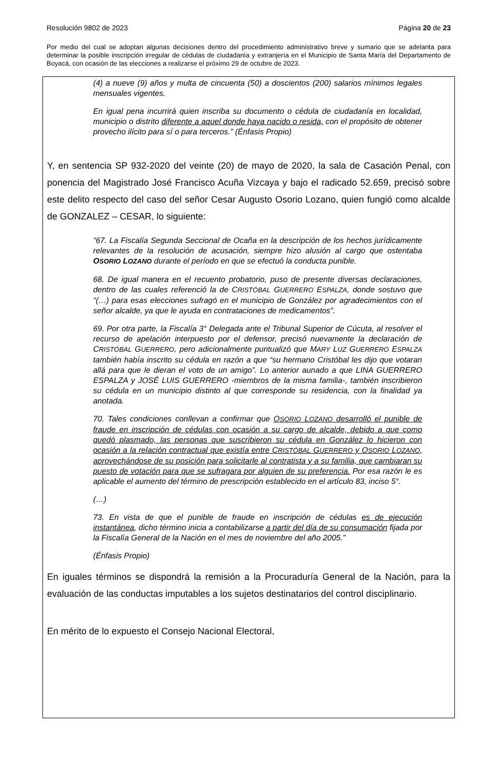Resolución 9802 de 2023 Página 20 de 23
Por medio del cual se adoptan algunas decisiones dentro del procedimiento administrativo breve y sumario que se adelanta para determinar la posible inscripción irregular de cédulas de ciudadanía y extranjería en el Municipio de Santa María del Departamento de Boyacá, con ocasión de las elecciones a realizarse el próximo 29 de octubre de 2023.
(4) a nueve (9) años y multa de cincuenta (50) a doscientos (200) salarios mínimos legales mensuales vigentes.
En igual pena incurrirá quien inscriba su documento o cédula de ciudadanía en localidad, municipio o distrito diferente a aquel donde haya nacido o resida, con el propósito de obtener provecho ilícito para sí o para terceros.” (Énfasis Propio)
Y, en sentencia SP 932-2020 del veinte (20) de mayo de 2020, la sala de Casación Penal, con ponencia del Magistrado José Francisco Acuña Vizcaya y bajo el radicado 52.659, precisó sobre este delito respecto del caso del señor Cesar Augusto Osorio Lozano, quien fungió como alcalde de GONZALEZ – CESAR, lo siguiente:
“67. La Fiscalía Segunda Seccional de Ocaña en la descripción de los hechos jurídicamente relevantes de la resolución de acusación, siempre hizo alusión al cargo que ostentaba OSORIO LOZANO durante el período en que se efectuó la conducta punible.
68. De igual manera en el recuento probatorio, puso de presente diversas declaraciones, dentro de las cuales referenció la de CRISTÓBAL GUERRERO ESPALZA, donde sostuvo que “(…) para esas elecciones sufragó en el municipio de González por agradecimientos con el señor alcalde, ya que le ayuda en contrataciones de medicamentos”.
69. Por otra parte, la Fiscalía 3° Delegada ante el Tribunal Superior de Cúcuta, al resolver el recurso de apelación interpuesto por el defensor, precisó nuevamente la declaración de CRISTÓBAL GUERRERO, pero adicionalmente puntualizó que MARY LUZ GUERRERO ESPALZA también había inscrito su cédula en razón a que “su hermano Cristóbal les dijo que votaran allá para que le dieran el voto de un amigo”. Lo anterior aunado a que LINA GUERRERO ESPALZA y JOSÉ LUIS GUERRERO -miembros de la misma familia-, también inscribieron su cédula en un municipio distinto al que corresponde su residencia, con la finalidad ya anotada.
70. Tales condiciones conllevan a confirmar que OSORIO LOZANO desarrolló el punible de fraude en inscripción de cédulas con ocasión a su cargo de alcalde, debido a que como quedó plasmado, las personas que suscribieron su cédula en González lo hicieron con ocasión a la relación contractual que existía entre CRISTÓBAL GUERRERO y OSORIO LOZANO, aprovechándose de su posición para solicitarle al contratista y a su familia, que cambiaran su puesto de votación para que se sufragara por alguien de su preferencia. Por esa razón le es aplicable el aumento del término de prescripción establecido en el artículo 83, inciso 5°.
(…)
73. En vista de que el punible de fraude en inscripción de cédulas es de ejecución instantánea, dicho término inicia a contabilizarse a partir del día de su consumación fijada por la Fiscalía General de la Nación en el mes de noviembre del año 2005.”
(Énfasis Propio)
En iguales términos se dispondrá la remisión a la Procuraduría General de la Nación, para la evaluación de las conductas imputables a los sujetos destinatarios del control disciplinario.
En mérito de lo expuesto el Consejo Nacional Electoral,